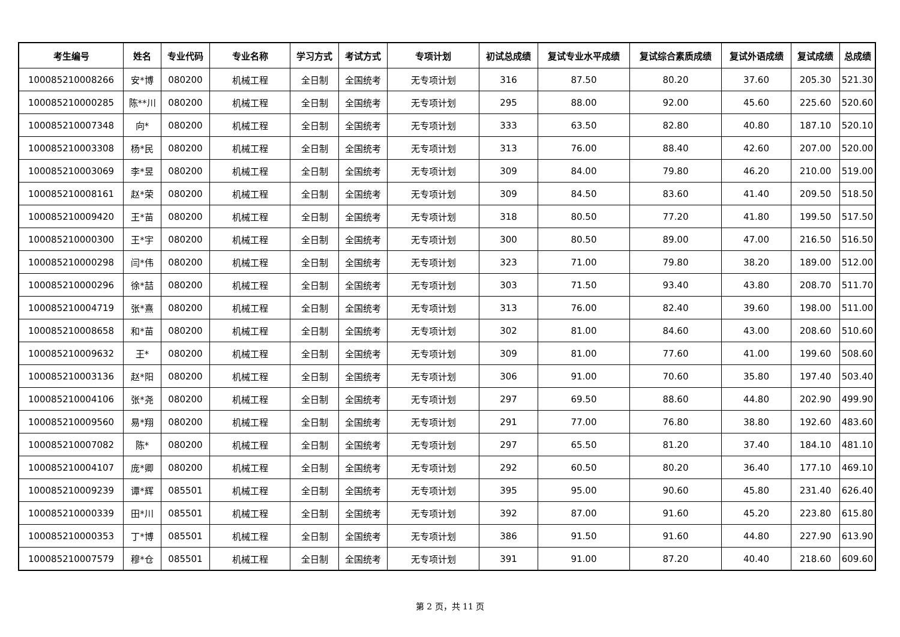| 考生编号 | 姓名 | 专业代码 | 专业名称 | 学习方式 | 考试方式 | 专项计划 | 初试总成绩 | 复试专业水平成绩 | 复试综合素质成绩 | 复试外语成绩 | 复试成绩 | 总成绩 |
| --- | --- | --- | --- | --- | --- | --- | --- | --- | --- | --- | --- | --- |
| 100085210008266 | 安*博 | 080200 | 机械工程 | 全日制 | 全国统考 | 无专项计划 | 316 | 87.50 | 80.20 | 37.60 | 205.30 | 521.30 |
| 100085210000285 | 陈**川 | 080200 | 机械工程 | 全日制 | 全国统考 | 无专项计划 | 295 | 88.00 | 92.00 | 45.60 | 225.60 | 520.60 |
| 100085210007348 | 向* | 080200 | 机械工程 | 全日制 | 全国统考 | 无专项计划 | 333 | 63.50 | 82.80 | 40.80 | 187.10 | 520.10 |
| 100085210003308 | 杨*民 | 080200 | 机械工程 | 全日制 | 全国统考 | 无专项计划 | 313 | 76.00 | 88.40 | 42.60 | 207.00 | 520.00 |
| 100085210003069 | 李*昱 | 080200 | 机械工程 | 全日制 | 全国统考 | 无专项计划 | 309 | 84.00 | 79.80 | 46.20 | 210.00 | 519.00 |
| 100085210008161 | 赵*荣 | 080200 | 机械工程 | 全日制 | 全国统考 | 无专项计划 | 309 | 84.50 | 83.60 | 41.40 | 209.50 | 518.50 |
| 100085210009420 | 王*苗 | 080200 | 机械工程 | 全日制 | 全国统考 | 无专项计划 | 318 | 80.50 | 77.20 | 41.80 | 199.50 | 517.50 |
| 100085210000300 | 王*宇 | 080200 | 机械工程 | 全日制 | 全国统考 | 无专项计划 | 300 | 80.50 | 89.00 | 47.00 | 216.50 | 516.50 |
| 100085210000298 | 闫*伟 | 080200 | 机械工程 | 全日制 | 全国统考 | 无专项计划 | 323 | 71.00 | 79.80 | 38.20 | 189.00 | 512.00 |
| 100085210000296 | 徐*喆 | 080200 | 机械工程 | 全日制 | 全国统考 | 无专项计划 | 303 | 71.50 | 93.40 | 43.80 | 208.70 | 511.70 |
| 100085210004719 | 张*熹 | 080200 | 机械工程 | 全日制 | 全国统考 | 无专项计划 | 313 | 76.00 | 82.40 | 39.60 | 198.00 | 511.00 |
| 100085210008658 | 和*苗 | 080200 | 机械工程 | 全日制 | 全国统考 | 无专项计划 | 302 | 81.00 | 84.60 | 43.00 | 208.60 | 510.60 |
| 100085210009632 | 王* | 080200 | 机械工程 | 全日制 | 全国统考 | 无专项计划 | 309 | 81.00 | 77.60 | 41.00 | 199.60 | 508.60 |
| 100085210003136 | 赵*阳 | 080200 | 机械工程 | 全日制 | 全国统考 | 无专项计划 | 306 | 91.00 | 70.60 | 35.80 | 197.40 | 503.40 |
| 100085210004106 | 张*尧 | 080200 | 机械工程 | 全日制 | 全国统考 | 无专项计划 | 297 | 69.50 | 88.60 | 44.80 | 202.90 | 499.90 |
| 100085210009560 | 易*翔 | 080200 | 机械工程 | 全日制 | 全国统考 | 无专项计划 | 291 | 77.00 | 76.80 | 38.80 | 192.60 | 483.60 |
| 100085210007082 | 陈* | 080200 | 机械工程 | 全日制 | 全国统考 | 无专项计划 | 297 | 65.50 | 81.20 | 37.40 | 184.10 | 481.10 |
| 100085210004107 | 庞*卿 | 080200 | 机械工程 | 全日制 | 全国统考 | 无专项计划 | 292 | 60.50 | 80.20 | 36.40 | 177.10 | 469.10 |
| 100085210009239 | 谭*辉 | 085501 | 机械工程 | 全日制 | 全国统考 | 无专项计划 | 395 | 95.00 | 90.60 | 45.80 | 231.40 | 626.40 |
| 100085210000339 | 田*川 | 085501 | 机械工程 | 全日制 | 全国统考 | 无专项计划 | 392 | 87.00 | 91.60 | 45.20 | 223.80 | 615.80 |
| 100085210000353 | 丁*博 | 085501 | 机械工程 | 全日制 | 全国统考 | 无专项计划 | 386 | 91.50 | 91.60 | 44.80 | 227.90 | 613.90 |
| 100085210007579 | 穆*仓 | 085501 | 机械工程 | 全日制 | 全国统考 | 无专项计划 | 391 | 91.00 | 87.20 | 40.40 | 218.60 | 609.60 |
第 2 页，共 11 页